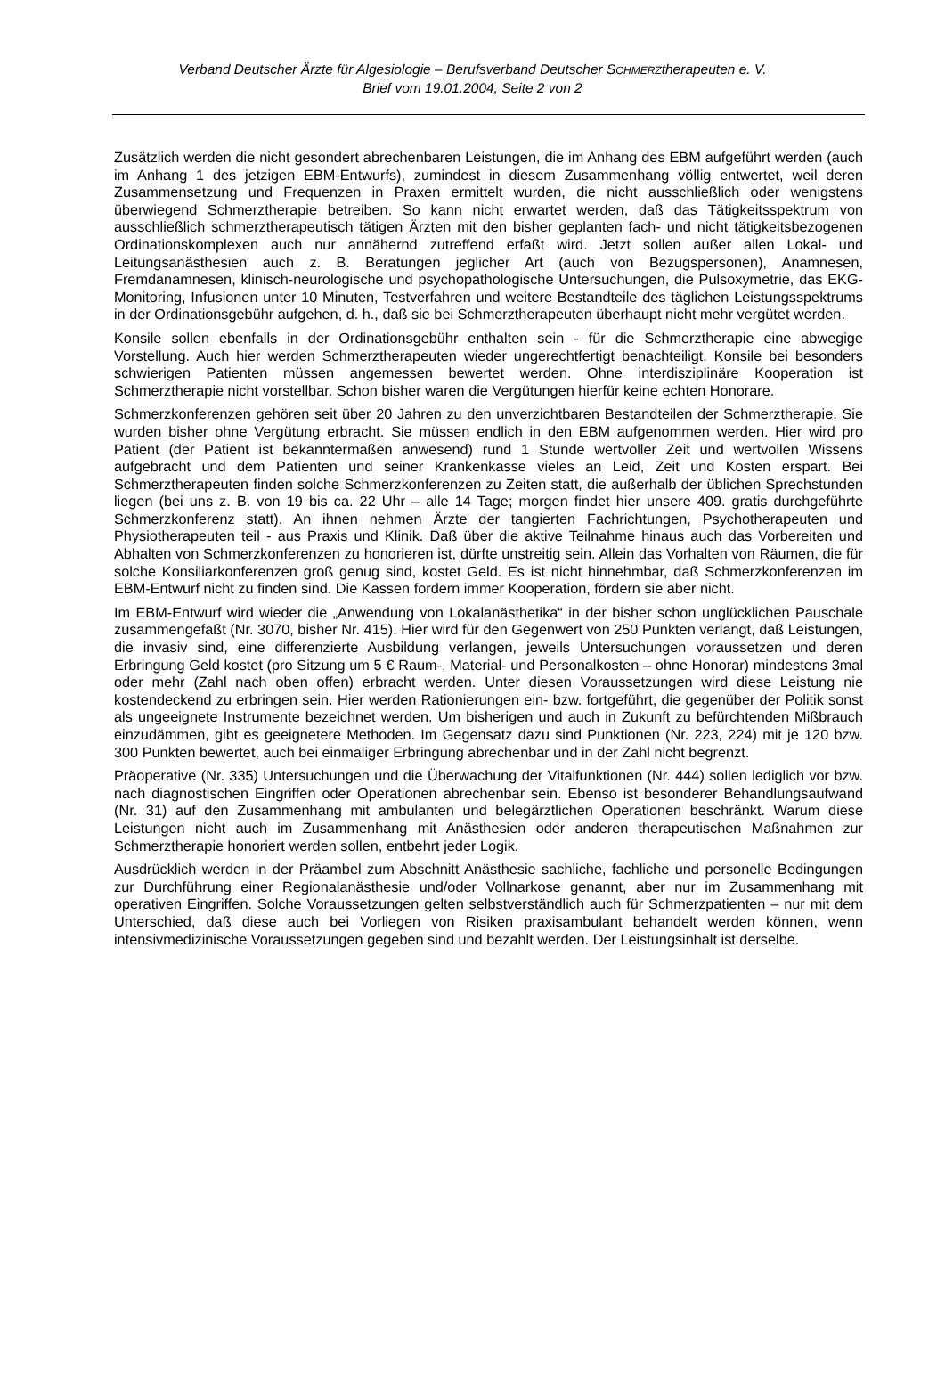Verband Deutscher Ärzte für Algesiologie – Berufsverband Deutscher SCHMERZtherapeuten e. V.
Brief vom 19.01.2004, Seite 2 von 2
Zusätzlich werden die nicht gesondert abrechenbaren Leistungen, die im Anhang des EBM aufgeführt werden (auch im Anhang 1 des jetzigen EBM-Entwurfs), zumindest in diesem Zusammenhang völlig entwertet, weil deren Zusammensetzung und Frequenzen in Praxen ermittelt wurden, die nicht ausschließlich oder wenigstens überwiegend Schmerztherapie betreiben. So kann nicht erwartet werden, daß das Tätigkeitsspektrum von ausschließlich schmerztherapeutisch tätigen Ärzten mit den bisher geplanten fach- und nicht tätigkeitsbezogenen Ordinationskomplexen auch nur annähernd zutreffend erfaßt wird. Jetzt sollen außer allen Lokal- und Leitungsanästhesien auch z. B. Beratungen jeglicher Art (auch von Bezugspersonen), Anamnesen, Fremdanamnesen, klinisch-neurologische und psychopathologische Untersuchungen, die Pulsoxymetrie, das EKG-Monitoring, Infusionen unter 10 Minuten, Testverfahren und weitere Bestandteile des täglichen Leistungsspektrums in der Ordinationsgebühr aufgehen, d. h., daß sie bei Schmerztherapeuten überhaupt nicht mehr vergütet werden.
Konsile sollen ebenfalls in der Ordinationsgebühr enthalten sein - für die Schmerztherapie eine abwegige Vorstellung. Auch hier werden Schmerztherapeuten wieder ungerechtfertigt benachteiligt. Konsile bei besonders schwierigen Patienten müssen angemessen bewertet werden. Ohne interdisziplinäre Kooperation ist Schmerztherapie nicht vorstellbar. Schon bisher waren die Vergütungen hierfür keine echten Honorare.
Schmerzkonferenzen gehören seit über 20 Jahren zu den unverzichtbaren Bestandteilen der Schmerztherapie. Sie wurden bisher ohne Vergütung erbracht. Sie müssen endlich in den EBM aufgenommen werden. Hier wird pro Patient (der Patient ist bekanntermaßen anwesend) rund 1 Stunde wertvoller Zeit und wertvollen Wissens aufgebracht und dem Patienten und seiner Krankenkasse vieles an Leid, Zeit und Kosten erspart. Bei Schmerztherapeuten finden solche Schmerzkonferenzen zu Zeiten statt, die außerhalb der üblichen Sprechstunden liegen (bei uns z. B. von 19 bis ca. 22 Uhr – alle 14 Tage; morgen findet hier unsere 409. gratis durchgeführte Schmerzkonferenz statt). An ihnen nehmen Ärzte der tangierten Fachrichtungen, Psychotherapeuten und Physiotherapeuten teil - aus Praxis und Klinik. Daß über die aktive Teilnahme hinaus auch das Vorbereiten und Abhalten von Schmerzkonferenzen zu honorieren ist, dürfte unstreitig sein. Allein das Vorhalten von Räumen, die für solche Konsiliarkonferenzen groß genug sind, kostet Geld. Es ist nicht hinnehmbar, daß Schmerzkonferenzen im EBM-Entwurf nicht zu finden sind. Die Kassen fordern immer Kooperation, fördern sie aber nicht.
Im EBM-Entwurf wird wieder die „Anwendung von Lokalanästhetika“ in der bisher schon unglücklichen Pauschale zusammengefaßt (Nr. 3070, bisher Nr. 415). Hier wird für den Gegenwert von 250 Punkten verlangt, daß Leistungen, die invasiv sind, eine differenzierte Ausbildung verlangen, jeweils Untersuchungen voraussetzen und deren Erbringung Geld kostet (pro Sitzung um 5 € Raum-, Material- und Personalkosten – ohne Honorar) mindestens 3mal oder mehr (Zahl nach oben offen) erbracht werden. Unter diesen Voraussetzungen wird diese Leistung nie kostendeckend zu erbringen sein. Hier werden Rationierungen ein- bzw. fortgeführt, die gegenüber der Politik sonst als ungeeignete Instrumente bezeichnet werden. Um bisherigen und auch in Zukunft zu befürchtenden Mißbrauch einzudämmen, gibt es geeignetere Methoden. Im Gegensatz dazu sind Punktionen (Nr. 223, 224) mit je 120 bzw. 300 Punkten bewertet, auch bei einmaliger Erbringung abrechenbar und in der Zahl nicht begrenzt.
Präoperative (Nr. 335) Untersuchungen und die Überwachung der Vitalfunktionen (Nr. 444) sollen lediglich vor bzw. nach diagnostischen Eingriffen oder Operationen abrechenbar sein. Ebenso ist besonderer Behandlungsaufwand (Nr. 31) auf den Zusammenhang mit ambulanten und belegärztlichen Operationen beschränkt. Warum diese Leistungen nicht auch im Zusammenhang mit Anästhesien oder anderen therapeutischen Maßnahmen zur Schmerztherapie honoriert werden sollen, entbehrt jeder Logik.
Ausdrücklich werden in der Präambel zum Abschnitt Anästhesie sachliche, fachliche und personelle Bedingungen zur Durchführung einer Regionalanästhesie und/oder Vollnarkose genannt, aber nur im Zusammenhang mit operativen Eingriffen. Solche Voraussetzungen gelten selbstverständlich auch für Schmerzpatienten – nur mit dem Unterschied, daß diese auch bei Vorliegen von Risiken praxisambulant behandelt werden können, wenn intensivmedizinische Voraussetzungen gegeben sind und bezahlt werden. Der Leistungsinhalt ist derselbe.